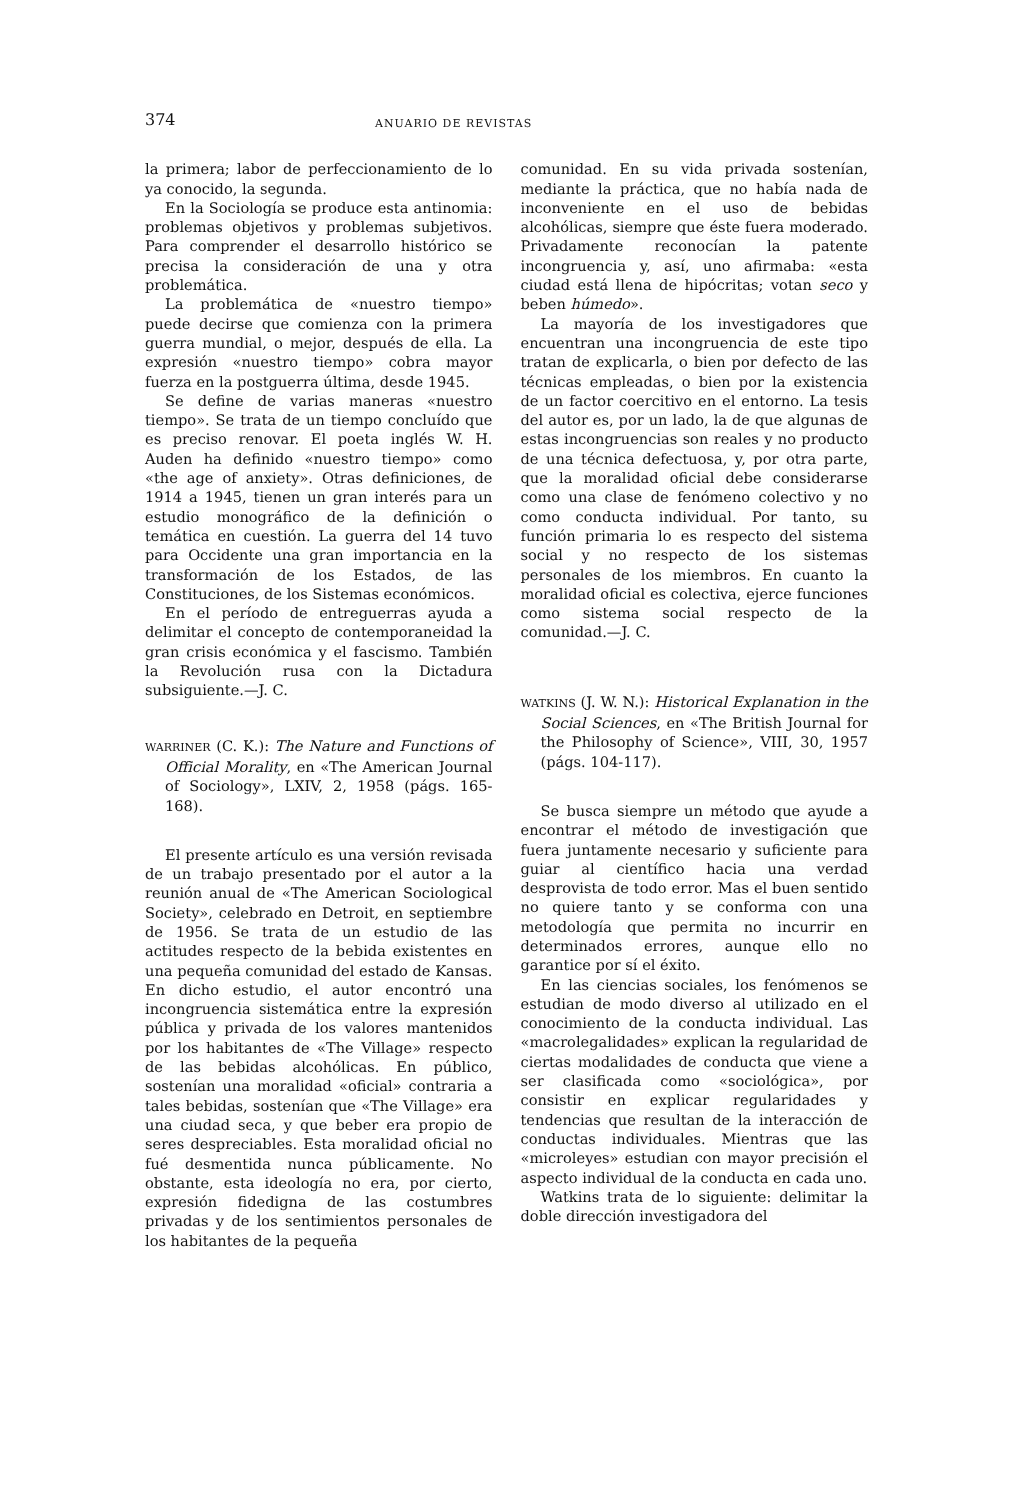374 ANUARIO DE REVISTAS
la primera; labor de perfeccionamiento de lo ya conocido, la segunda.
En la Sociología se produce esta antinomia: problemas objetivos y problemas subjetivos. Para comprender el desarrollo histórico se precisa la consideración de una y otra problemática.
La problemática de «nuestro tiempo» puede decirse que comienza con la primera guerra mundial, o mejor, después de ella. La expresión «nuestro tiempo» cobra mayor fuerza en la postguerra última, desde 1945.
Se define de varias maneras «nuestro tiempo». Se trata de un tiempo concluído que es preciso renovar. El poeta inglés W. H. Auden ha definido «nuestro tiempo» como «the age of anxiety». Otras definiciones, de 1914 a 1945, tienen un gran interés para un estudio monográfico de la definición o temática en cuestión. La guerra del 14 tuvo para Occidente una gran importancia en la transformación de los Estados, de las Constituciones, de los Sistemas económicos.
En el período de entreguerras ayuda a delimitar el concepto de contemporaneidad la gran crisis económica y el fascismo. También la Revolución rusa con la Dictadura subsiguiente.—J. C.
WARRINER (C. K.): The Nature and Functions of Official Morality, en «The American Journal of Sociology», LXIV, 2, 1958 (págs. 165-168).
El presente artículo es una versión revisada de un trabajo presentado por el autor a la reunión anual de «The American Sociological Society», celebrado en Detroit, en septiembre de 1956. Se trata de un estudio de las actitudes respecto de la bebida existentes en una pequeña comunidad del estado de Kansas. En dicho estudio, el autor encontró una incongruencia sistemática entre la expresión pública y privada de los valores mantenidos por los habitantes de «The Village» respecto de las bebidas alcohólicas. En público, sostenían una moralidad «oficial» contraria a tales bebidas, sostenían que «The Village» era una ciudad seca, y que beber era propio de seres despreciables. Esta moralidad oficial no fué desmentida nunca públicamente. No obstante, esta ideología no era, por cierto, expresión fidedigna de las costumbres privadas y de los sentimientos personales de los habitantes de la pequeña
comunidad. En su vida privada sostenían, mediante la práctica, que no había nada de inconveniente en el uso de bebidas alcohólicas, siempre que éste fuera moderado. Privadamente reconocían la patente incongruencia y, así, uno afirmaba: «esta ciudad está llena de hipócritas; votan seco y beben húmedo».
La mayoría de los investigadores que encuentran una incongruencia de este tipo tratan de explicarla, o bien por defecto de las técnicas empleadas, o bien por la existencia de un factor coercitivo en el entorno. La tesis del autor es, por un lado, la de que algunas de estas incongruencias son reales y no producto de una técnica defectuosa, y, por otra parte, que la moralidad oficial debe considerarse como una clase de fenómeno colectivo y no como conducta individual. Por tanto, su función primaria lo es respecto del sistema social y no respecto de los sistemas personales de los miembros. En cuanto la moralidad oficial es colectiva, ejerce funciones como sistema social respecto de la comunidad.—J. C.
WATKINS (J. W. N.): Historical Explanation in the Social Sciences, en «The British Journal for the Philosophy of Science», VIII, 30, 1957 (págs. 104-117).
Se busca siempre un método que ayude a encontrar el método de investigación que fuera juntamente necesario y suficiente para guiar al científico hacia una verdad desprovista de todo error. Mas el buen sentido no quiere tanto y se conforma con una metodología que permita no incurrir en determinados errores, aunque ello no garantice por sí el éxito.
En las ciencias sociales, los fenómenos se estudian de modo diverso al utilizado en el conocimiento de la conducta individual. Las «macrolegalidades» explican la regularidad de ciertas modalidades de conducta que viene a ser clasificada como «sociológica», por consistir en explicar regularidades y tendencias que resultan de la interacción de conductas individuales. Mientras que las «microleyes» estudian con mayor precisión el aspecto individual de la conducta en cada uno.
Watkins trata de lo siguiente: delimitar la doble dirección investigadora del